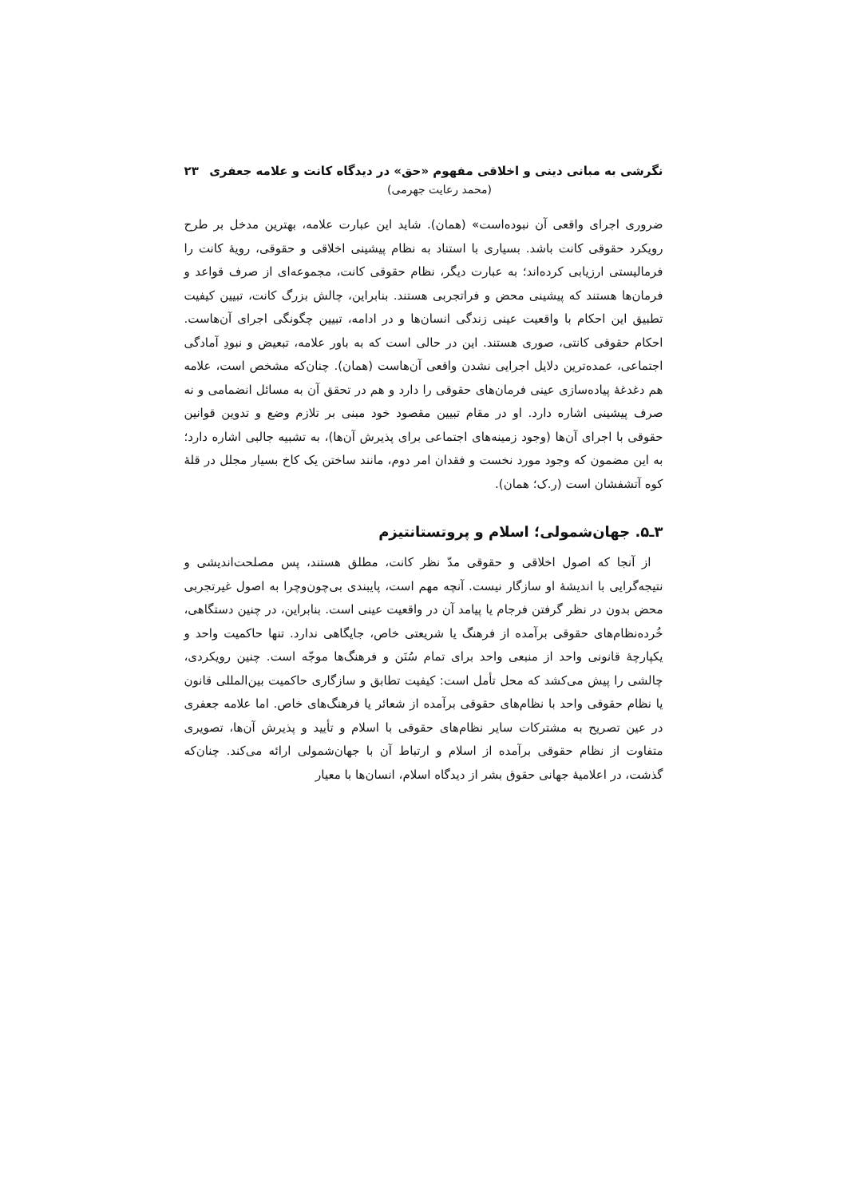نگرشی به مبانی دینی و اخلاقی مفهوم «حق» در دیدگاه کانت و علامه جعفری ۲۳
(محمد رعایت جهرمی)
ضروری اجرای واقعی آن نبوده‌است» (همان). شاید این عبارت علامه، بهترین مدخل بر طرح رویکرد حقوقی کانت باشد. بسیاری با استناد به نظام پیشینی اخلاقی و حقوقی، رویهٔ کانت را فرمالیستی ارزیابی کرده‌اند؛ به عبارت دیگر، نظام حقوقی کانت، مجموعه‌ای از صرف قواعد و فرمان‌ها هستند که پیشینی محض و فراتجربی هستند. بنابراین، چالش بزرگ کانت، تبیین کیفیت تطبیق این احکام با واقعیت عینی زندگی انسان‌ها و در ادامه، تبیین چگونگی اجرای آن‌هاست. احکام حقوقی کانتی، صوری هستند. این در حالی است که به باور علامه، تبعیض و نبودِ آمادگی اجتماعی، عمده‌ترین دلایل اجرایی نشدن واقعی آن‌هاست (همان). چنان‌که مشخص است، علامه هم دغدغهٔ پیاده‌سازی عینی فرمان‌های حقوقی را دارد و هم در تحقق آن به مسائل انضمامی و نه صرف پیشینی اشاره دارد. او در مقام تبیین مقصود خود مبنی بر تلازم وضع و تدوین قوانین حقوقی با اجرای آن‌ها (وجود زمینه‌های اجتماعی برای پذیرش آن‌ها)، به تشبیه جالبی اشاره دارد؛ به این مضمون که وجود مورد نخست و فقدان امر دوم، مانند ساختن یک کاخ بسیار مجلل در قلهٔ کوه آتشفشان است (ر.ک؛ همان).
۳ـ۵. جهان‌شمولی؛ اسلام و پروتستانتیزم
از آنجا که اصول اخلاقی و حقوقی مدّ نظر کانت، مطلق هستند، پس مصلحت‌اندیشی و نتیجه‌گرایی با اندیشهٔ او سازگار نیست. آنچه مهم است، پایبندی بی‌چون‌وچرا به اصول غیرتجربی محض بدون در نظر گرفتن فرجام یا پیامد آن در واقعیت عینی است. بنابراین، در چنین دستگاهی، خُرده‌نظام‌های حقوقی برآمده از فرهنگ یا شریعتی خاص، جایگاهی ندارد. تنها حاکمیت واحد و یکپارچهٔ قانونی واحد از منبعی واحد برای تمام سُنَن و فرهنگ‌ها موجّه است. چنین رویکردی، چالشی را پیش می‌کشد که محل تأمل است: کیفیت تطابق و سازگاری حاکمیت بین‌المللی قانون یا نظام حقوقی واحد با نظام‌های حقوقی برآمده از شعائر یا فرهنگ‌های خاص. اما علامه جعفری در عین تصریح به مشترکات سایر نظام‌های حقوقی با اسلام و تأیید و پذیرش آن‌ها، تصویری متفاوت از نظام حقوقی برآمده از اسلام و ارتباط آن با جهان‌شمولی ارائه می‌کند. چنان‌که گذشت، در اعلامیهٔ جهانی حقوق بشر از دیدگاه اسلام، انسان‌ها با معیار